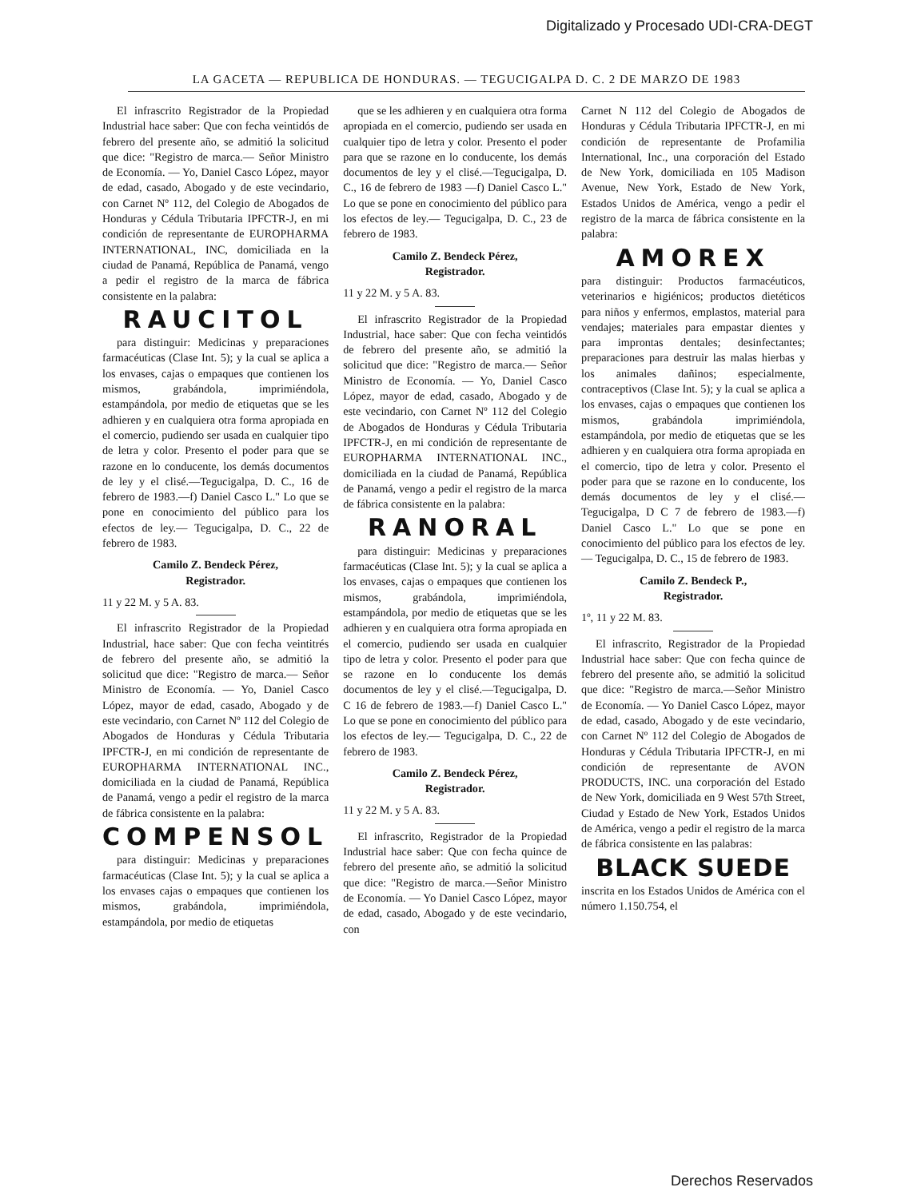Digitalizado y Procesado UDI-CRA-DEGT
LA GACETA — REPUBLICA DE HONDURAS. — TEGUCIGALPA D. C. 2 DE MARZO DE 1983
El infrascrito Registrador de la Propiedad Industrial hace saber: Que con fecha veintidós de febrero del presente año, se admitió la solicitud que dice: "Registro de marca.— Señor Ministro de Economía. — Yo, Daniel Casco López, mayor de edad, casado, Abogado y de este vecindario, con Carnet Nº 112, del Colegio de Abogados de Honduras y Cédula Tributaria IPFCTR-J, en mi condición de representante de EUROPHARMA INTERNATIONAL, INC, domiciliada en la ciudad de Panamá, República de Panamá, vengo a pedir el registro de la marca de fábrica consistente en la palabra:
RAUCITOL
para distinguir: Medicinas y preparaciones farmacéuticas (Clase Int. 5); y la cual se aplica a los envases, cajas o empaques que contienen los mismos, grabándola, imprimiéndola, estampándola, por medio de etiquetas que se les adhieren y en cualquiera otra forma apropiada en el comercio, pudiendo ser usada en cualquier tipo de letra y color. Presento el poder para que se razone en lo conducente, los demás documentos de ley y el clisé.—Tegucigalpa, D. C., 16 de febrero de 1983.—f) Daniel Casco L." Lo que se pone en conocimiento del público para los efectos de ley.— Tegucigalpa, D. C., 22 de febrero de 1983.
Camilo Z. Bendeck Pérez,
Registrador.
11 y 22 M. y 5 A. 83.
El infrascrito Registrador de la Propiedad Industrial, hace saber: Que con fecha veintitrés de febrero del presente año, se admitió la solicitud que dice: "Registro de marca.— Señor Ministro de Economía. — Yo, Daniel Casco López, mayor de edad, casado, Abogado y de este vecindario, con Carnet Nº 112 del Colegio de Abogados de Honduras y Cédula Tributaria IPFCTR-J, en mi condición de representante de EUROPHARMA INTERNATIONAL INC., domiciliada en la ciudad de Panamá, República de Panamá, vengo a pedir el registro de la marca de fábrica consistente en la palabra:
COMPENSOL
para distinguir: Medicinas y preparaciones farmacéuticas (Clase Int. 5); y la cual se aplica a los envases cajas o empaques que contienen los mismos, grabándola, imprimiéndola, estampándola, por medio de etiquetas
que se les adhieren y en cualquiera otra forma apropiada en el comercio, pudiendo ser usada en cualquier tipo de letra y color. Presento el poder para que se razone en lo conducente, los demás documentos de ley y el clisé.—Tegucigalpa, D. C., 16 de febrero de 1983 —f) Daniel Casco L." Lo que se pone en conocimiento del público para los efectos de ley.— Tegucigalpa, D. C., 23 de febrero de 1983.
Camilo Z. Bendeck Pérez,
Registrador.
11 y 22 M. y 5 A. 83.
El infrascrito Registrador de la Propiedad Industrial, hace saber: Que con fecha veintidós de febrero del presente año, se admitió la solicitud que dice: "Registro de marca.— Señor Ministro de Economía. — Yo, Daniel Casco López, mayor de edad, casado, Abogado y de este vecindario, con Carnet Nº 112 del Colegio de Abogados de Honduras y Cédula Tributaria IPFCTR-J, en mi condición de representante de EUROPHARMA INTERNATIONAL INC., domiciliada en la ciudad de Panamá, República de Panamá, vengo a pedir el registro de la marca de fábrica consistente en la palabra:
RANORAL
para distinguir: Medicinas y preparaciones farmacéuticas (Clase Int. 5); y la cual se aplica a los envases, cajas o empaques que contienen los mismos, grabándola, imprimiéndola, estampándola, por medio de etiquetas que se les adhieren y en cualquiera otra forma apropiada en el comercio, pudiendo ser usada en cualquier tipo de letra y color. Presento el poder para que se razone en lo conducente los demás documentos de ley y el clisé.—Tegucigalpa, D. C 16 de febrero de 1983.—f) Daniel Casco L." Lo que se pone en conocimiento del público para los efectos de ley.— Tegucigalpa, D. C., 22 de febrero de 1983.
Camilo Z. Bendeck Pérez,
Registrador.
11 y 22 M. y 5 A. 83.
El infrascrito, Registrador de la Propiedad Industrial hace saber: Que con fecha quince de febrero del presente año, se admitió la solicitud que dice: "Registro de marca.—Señor Ministro de Economía. — Yo Daniel Casco López, mayor de edad, casado, Abogado y de este vecindario, con
Carnet N 112 del Colegio de Abogados de Honduras y Cédula Tributaria IPFCTR-J, en mi condición de representante de Profamilia International, Inc., una corporación del Estado de New York, domiciliada en 105 Madison Avenue, New York, Estado de New York, Estados Unidos de América, vengo a pedir el registro de la marca de fábrica consistente en la palabra:
AMOREX
para distinguir: Productos farmacéuticos, veterinarios e higiénicos; productos dietéticos para niños y enfermos, emplastos, material para vendajes; materiales para empastar dientes y para improntas dentales; desinfectantes; preparaciones para destruir las malas hierbas y los animales dañinos; especialmente, contraceptivos (Clase Int. 5); y la cual se aplica a los envases, cajas o empaques que contienen los mismos, grabándola imprimiéndola, estampándola, por medio de etiquetas que se les adhieren y en cualquiera otra forma apropiada en el comercio, tipo de letra y color. Presento el poder para que se razone en lo conducente, los demás documentos de ley y el clisé.—Tegucigalpa, D C 7 de febrero de 1983.—f) Daniel Casco L." Lo que se pone en conocimiento del público para los efectos de ley.— Tegucigalpa, D. C., 15 de febrero de 1983.
Camilo Z. Bendeck P.,
Registrador.
1º, 11 y 22 M. 83.
El infrascrito, Registrador de la Propiedad Industrial hace saber: Que con fecha quince de febrero del presente año, se admitió la solicitud que dice: "Registro de marca.—Señor Ministro de Economía. — Yo Daniel Casco López, mayor de edad, casado, Abogado y de este vecindario, con Carnet Nº 112 del Colegio de Abogados de Honduras y Cédula Tributaria IPFCTR-J, en mi condición de representante de AVON PRODUCTS, INC. una corporación del Estado de New York, domiciliada en 9 West 57th Street, Ciudad y Estado de New York, Estados Unidos de América, vengo a pedir el registro de la marca de fábrica consistente en las palabras:
BLACK SUEDE
inscrita en los Estados Unidos de América con el número 1.150.754, el
Derechos Reservados